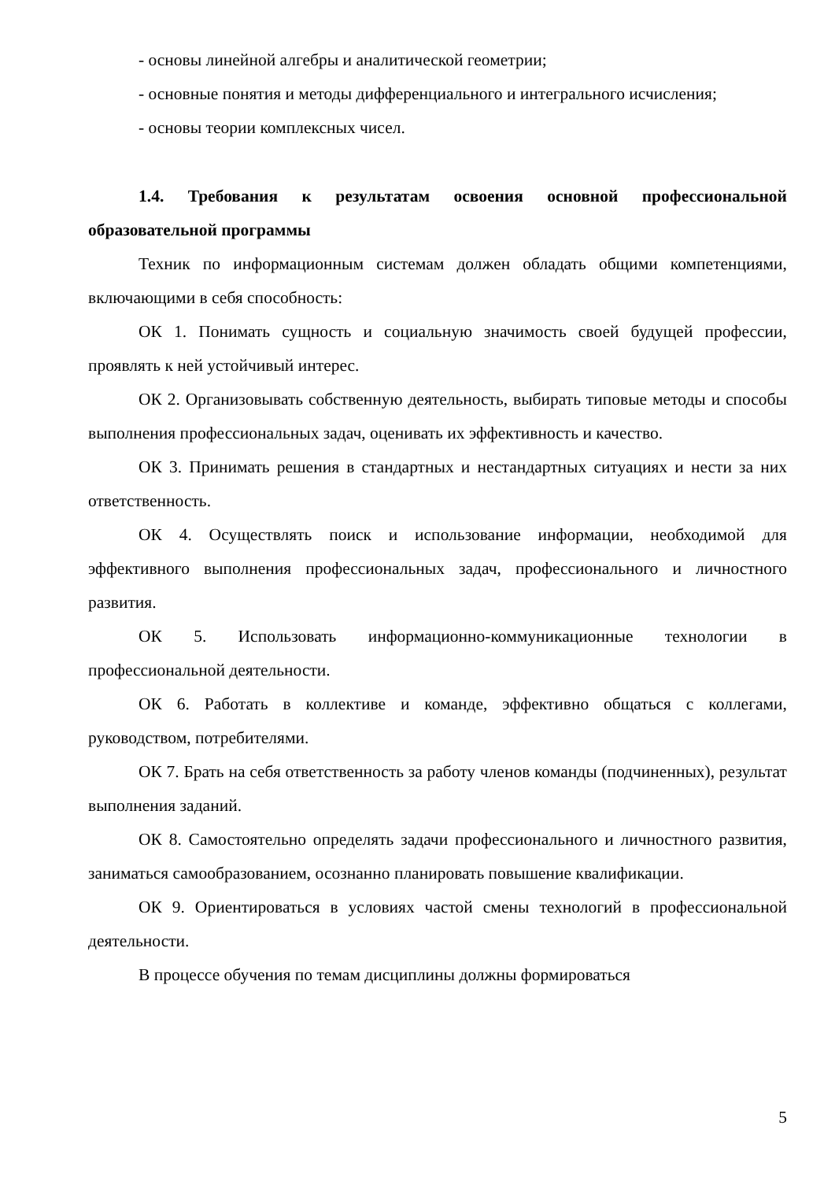- основы линейной алгебры и аналитической геометрии;
- основные понятия и методы дифференциального и интегрального исчисления;
- основы теории комплексных чисел.
1.4. Требования к результатам освоения основной профессиональной образовательной программы
Техник по информационным системам должен обладать общими компетенциями, включающими в себя способность:
ОК 1. Понимать сущность и социальную значимость своей будущей профессии, проявлять к ней устойчивый интерес.
ОК 2. Организовывать собственную деятельность, выбирать типовые методы и способы выполнения профессиональных задач, оценивать их эффективность и качество.
ОК 3. Принимать решения в стандартных и нестандартных ситуациях и нести за них ответственность.
ОК 4. Осуществлять поиск и использование информации, необходимой для эффективного выполнения профессиональных задач, профессионального и личностного развития.
ОК 5. Использовать информационно-коммуникационные технологии в профессиональной деятельности.
ОК 6. Работать в коллективе и команде, эффективно общаться с коллегами, руководством, потребителями.
ОК 7. Брать на себя ответственность за работу членов команды (подчиненных), результат выполнения заданий.
ОК 8. Самостоятельно определять задачи профессионального и личностного развития, заниматься самообразованием, осознанно планировать повышение квалификации.
ОК 9. Ориентироваться в условиях частой смены технологий в профессиональной деятельности.
В процессе обучения по темам дисциплины должны формироваться
5